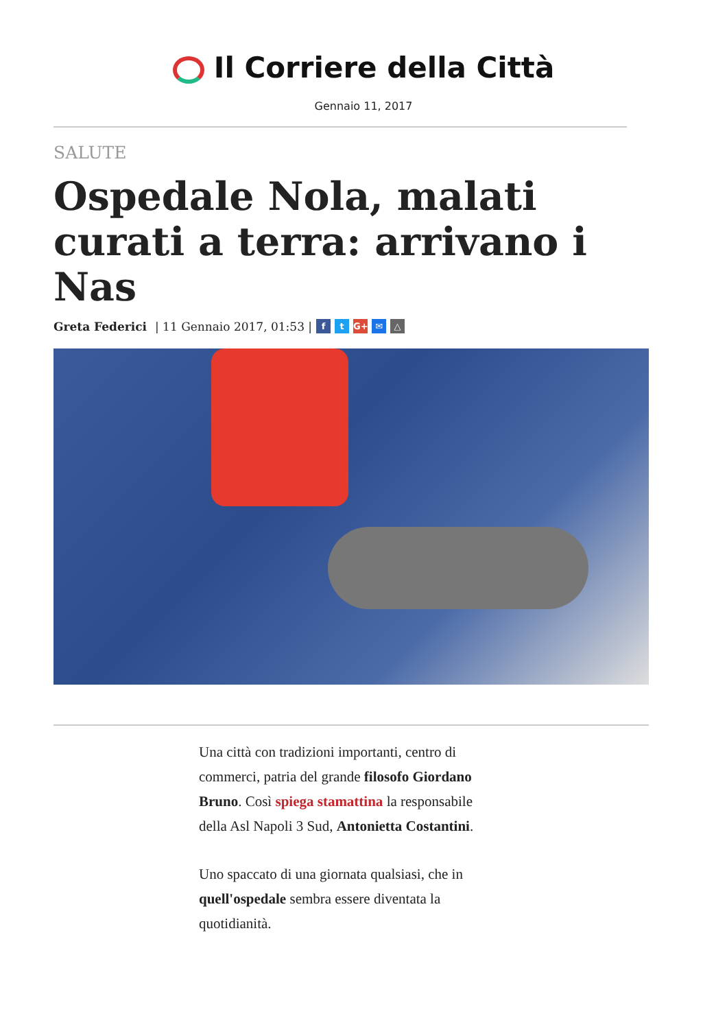Il Corriere della Città
Gennaio 11, 2017
SALUTE
Ospedale Nola, malati curati a terra: arrivano i Nas
Greta Federici | 11 Gennaio 2017, 01:53 | f t G+ ✉ △
Una città con tradizioni importanti, centro di commerci, patria del grande filosofo Giordano Bruno. Così spiega stamattina la responsabile della Asl Napoli 3 Sud, Antonietta Costantini.
Uno spaccato di una giornata qualsiasi, che in quell'ospedale sembra essere diventata la quotidianità.